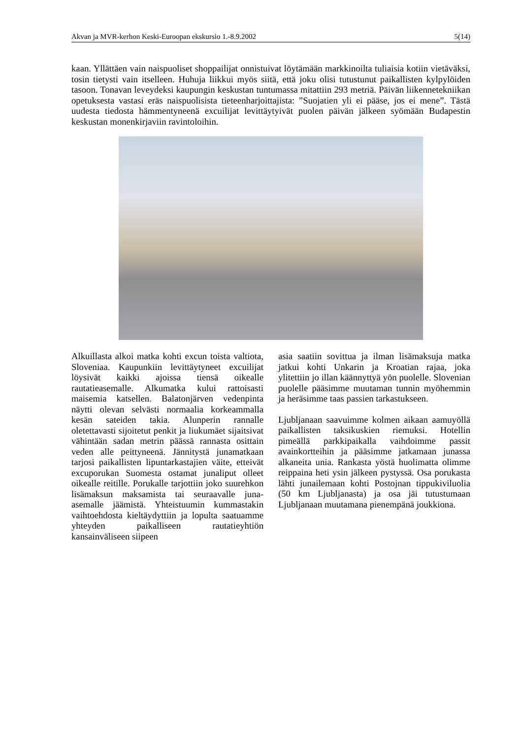Akvan ja MVR-kerhon Keski-Euroopan ekskursio 1.-8.9.2002 5(14)
kaan. Yllättäen vain naispuoliset shoppailijat onnistuivat löytämään markkinoilta tuliaisia kotiin vietäväksi, tosin tietysti vain itselleen. Huhuja liikkui myös siitä, että joku olisi tutustunut paikallisten kylpylöiden tasoon. Tonavan leveydeksi kaupungin keskustan tuntumassa mitattiin 293 metriä. Päivän liikennetekniikan opetuksesta vastasi eräs naispuolisista tieteenharjoittajista: ”Suojatien yli ei pääse, jos ei mene”. Tästä uudesta tiedosta hämmentyneenä excuilijat levittäytyivät puolen päivän jälkeen syömään Budapestin keskustan monenkirjaviin ravintoloihin.
Alkuillasta alkoi matka kohti excun toista valtiota, Sloveniaa. Kaupunkiin levittäytyneet excuilijat löysivät kaikki ajoissa tiensä oikealle rautatieasemalle. Alkumatka kului rattoisasti maisemia katsellen. Balatonjärven vedenpinta näytti olevan selvästi normaalia korkeammalla kesän sateiden takia. Alunperin rannalle oletettavasti sijoitetut penkit ja liukumäet sijaitsivat vähintään sadan metrin päässä rannasta osittain veden alle peittyneenä. Jännitystä junamatkaan tarjosi paikallisten lipuntarkastajien väite, etteivät excuporukan Suomesta ostamat junaliput olleet oikealle reitille. Porukalle tarjottiin joko suurehkon lisämaksun maksamista tai seuraavalle juna-asemalle jäämistä. Yhteistuumin kummastakin vaihtoehdosta kieltäydyttiin ja lopulta saatuamme yhteyden paikalliseen rautatieyhtiön kansainväliseen siipeen
asia saatiin sovittua ja ilman lisämaksuja matka jatkui kohti Unkarin ja Kroatian rajaa, joka ylitettiin jo illan käännyttyä yön puolelle. Slovenian puolelle pääsimme muutaman tunnin myöhemmin ja heräsimme taas passien tarkastukseen.
Ljubljanaan saavuimme kolmen aikaan aamuyöllä paikallisten taksikuskien riemuksi. Hotellin pimeällä parkkipaikalla vaihdoimme passit avainkortteihin ja pääsimme jatkamaan junassa alkaneita unia. Rankasta yöstä huolimatta olimme reippaina heti ysin jälkeen pystyssä. Osa porukasta lähti junailemaan kohti Postojnan tippukiviluolia (50 km Ljubljanasta) ja osa jäi tutustumaan Ljubljanaan muutamana pienempänä joukkiona.